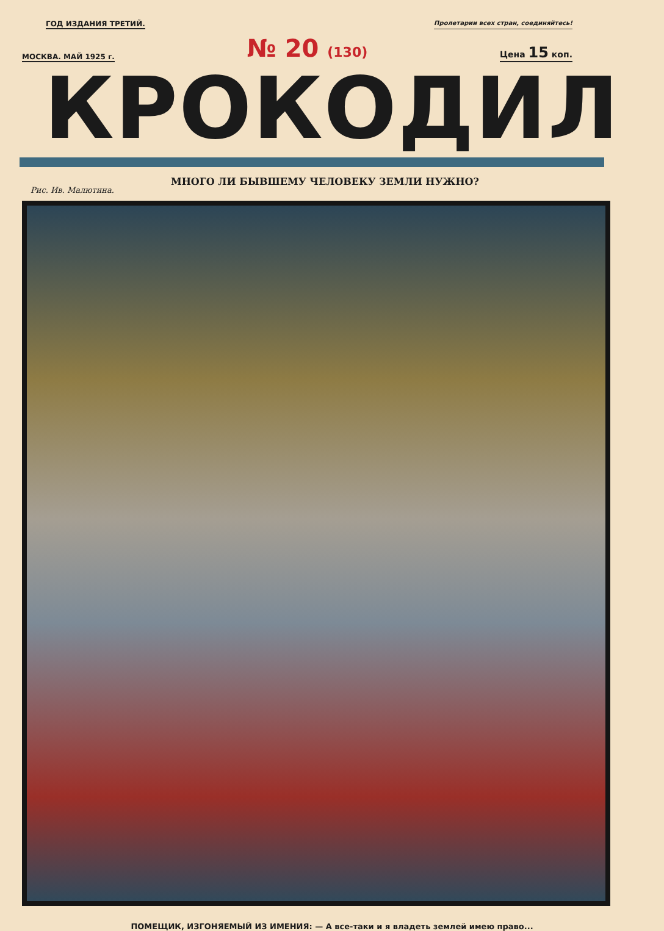ГОД ИЗДАНИЯ ТРЕТИЙ. Пролетарии всех стран, соединяйтесь!
МОСКВА. МАЙ 1925 г. № 20 (130) Цена 15 коп.
КРОКОДИЛ
Рис. Ив. Малютина.
МНОГО ЛИ БЫВШЕМУ ЧЕЛОВЕКУ ЗЕМЛИ НУЖНО?
ПОМЕЩИК, ИЗГОНЯЕМЫЙ ИЗ ИМЕНИЯ: — А все-таки и я владеть землей имею право...